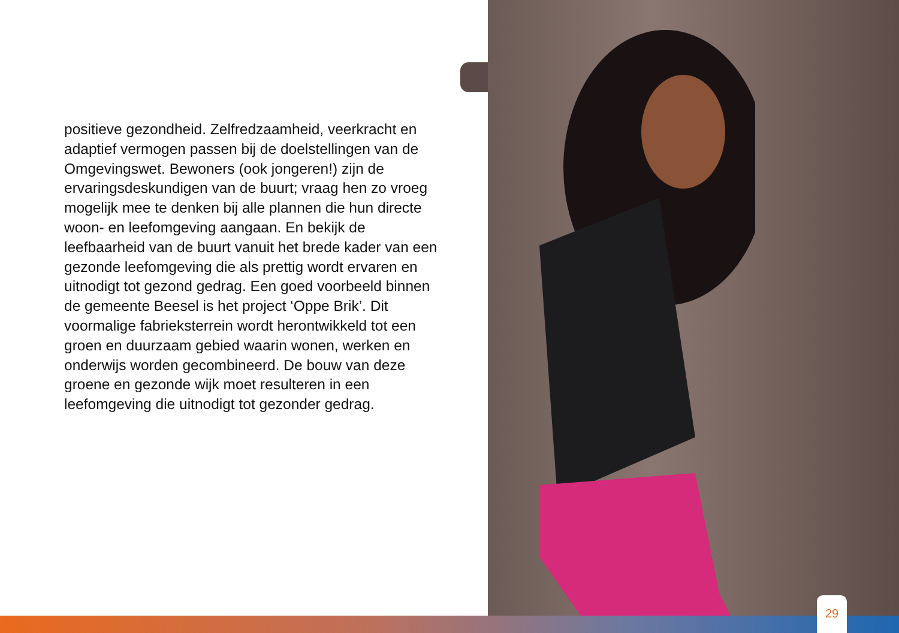positieve gezondheid. Zelfredzaamheid, veerkracht en adaptief vermogen passen bij de doelstellingen van de Omgevingswet. Bewoners (ook jongeren!) zijn de ervaringsdeskundigen van de buurt; vraag hen zo vroeg mogelijk mee te denken bij alle plannen die hun directe woon- en leefomgeving aangaan. En bekijk de leefbaarheid van de buurt vanuit het brede kader van een gezonde leefomgeving die als prettig wordt ervaren en uitnodigt tot gezond gedrag. Een goed voorbeeld binnen de gemeente Beesel is het project ‘Oppe Brik’. Dit voormalige fabrieksterrein wordt herontwikkeld tot een groen en duurzaam gebied waarin wonen, werken en onderwijs worden gecombineerd. De bouw van deze groene en gezonde wijk moet resulteren in een leefomgeving die uitnodigt tot gezonder gedrag.
29